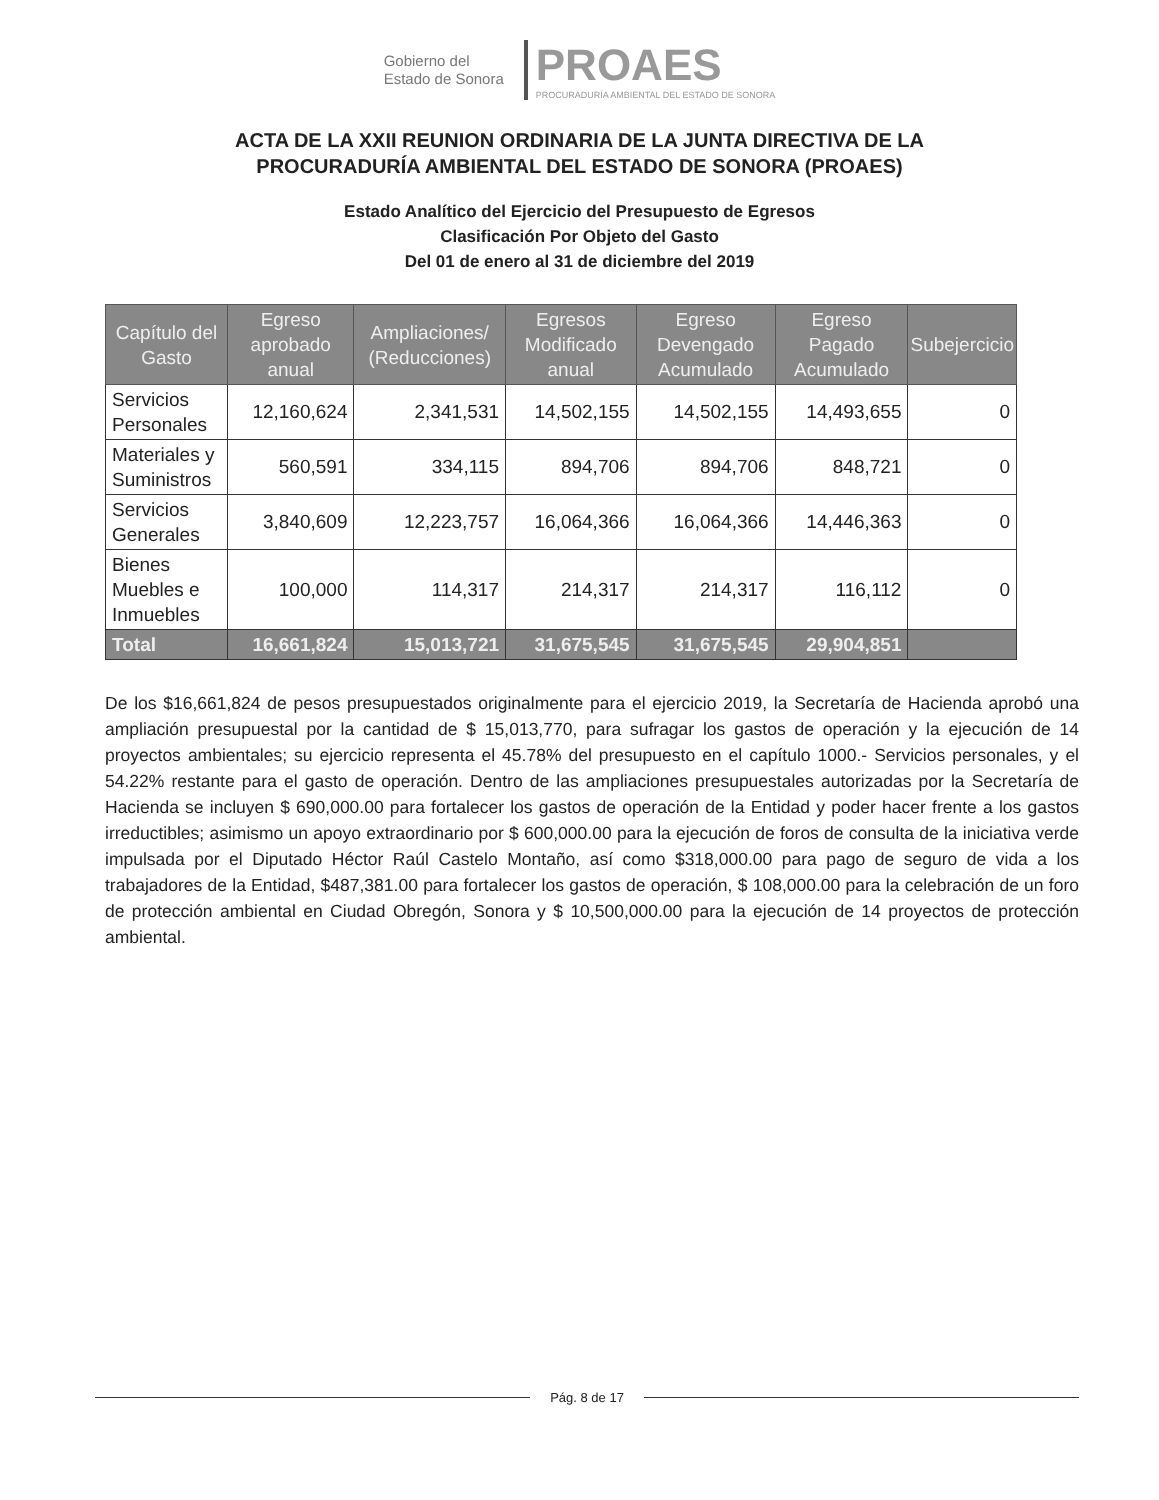Gobierno del
Estado de Sonora
PROAES
PROCURADURÍA AMBIENTAL DEL ESTADO DE SONORA
ACTA DE LA XXII REUNION ORDINARIA DE LA JUNTA DIRECTIVA DE LA
PROCURADURÍA AMBIENTAL DEL ESTADO DE SONORA (PROAES)
Estado Analítico del Ejercicio del Presupuesto de Egresos
Clasificación Por Objeto del Gasto
Del 01 de enero al 31 de diciembre del 2019
| Capítulo del Gasto | Egreso aprobado anual | Ampliaciones/ (Reducciones) | Egresos Modificado anual | Egreso Devengado Acumulado | Egreso Pagado Acumulado | Subejercicio |
| --- | --- | --- | --- | --- | --- | --- |
| Servicios Personales | 12,160,624 | 2,341,531 | 14,502,155 | 14,502,155 | 14,493,655 | 0 |
| Materiales y Suministros | 560,591 | 334,115 | 894,706 | 894,706 | 848,721 | 0 |
| Servicios Generales | 3,840,609 | 12,223,757 | 16,064,366 | 16,064,366 | 14,446,363 | 0 |
| Bienes Muebles e Inmuebles | 100,000 | 114,317 | 214,317 | 214,317 | 116,112 | 0 |
| Total | 16,661,824 | 15,013,721 | 31,675,545 | 31,675,545 | 29,904,851 | |
De los $16,661,824 de pesos presupuestados originalmente para el ejercicio 2019, la Secretaría de Hacienda aprobó una ampliación presupuestal por la cantidad de $ 15,013,770, para sufragar los gastos de operación y la ejecución de 14 proyectos ambientales; su ejercicio representa el 45.78% del presupuesto en el capítulo 1000.- Servicios personales, y el 54.22% restante para el gasto de operación. Dentro de las ampliaciones presupuestales autorizadas por la Secretaría de Hacienda se incluyen $ 690,000.00 para fortalecer los gastos de operación de la Entidad y poder hacer frente a los gastos irreductibles; asimismo un apoyo extraordinario por $ 600,000.00 para la ejecución de foros de consulta de la iniciativa verde impulsada por el Diputado Héctor Raúl Castelo Montaño, así como $318,000.00 para pago de seguro de vida a los trabajadores de la Entidad, $487,381.00 para fortalecer los gastos de operación, $ 108,000.00 para la celebración de un foro de protección ambiental en Ciudad Obregón, Sonora y $ 10,500,000.00 para la ejecución de 14 proyectos de protección ambiental.
Pág. 8 de 17